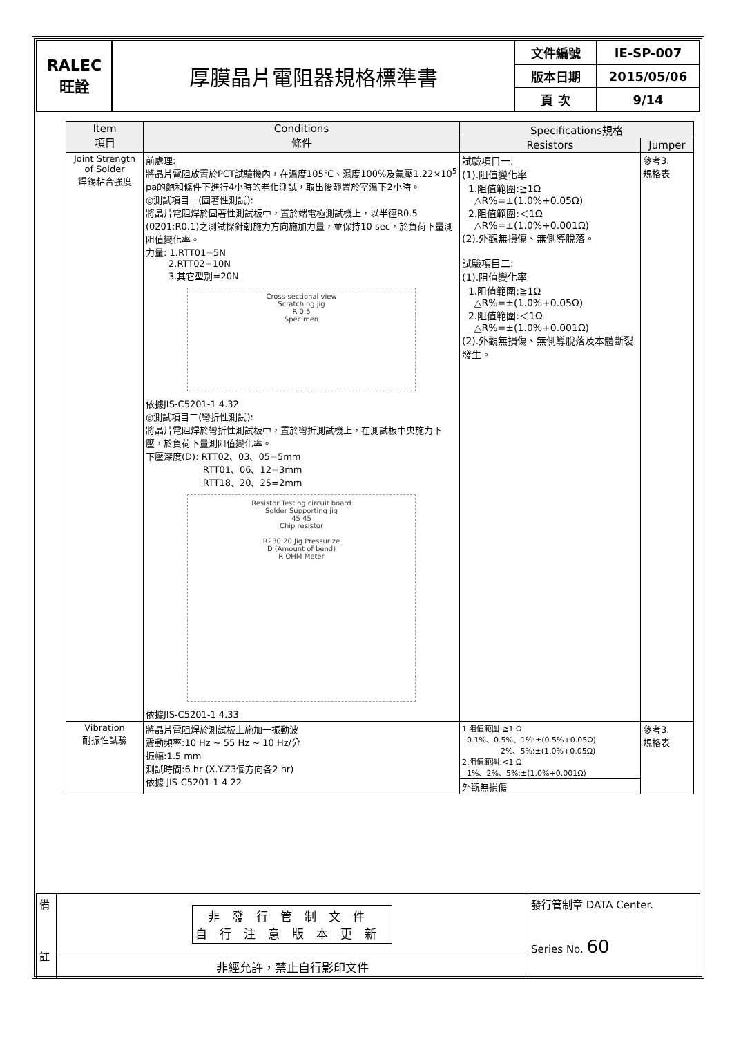| RALEC 旺詮 | 厚膜晶片電阻器規格標準書 | 文件編號 | IE-SP-007 |
| | | 版本日期 | 2015/05/06 |
| | | 頁 次 | 9/14 |
| Item 項目 | Conditions 條件 | Specifications規格 | |
| --- | --- | --- | --- |
| | | Resistors | Jumper |
| Joint Strength of Solder 焊錫粘合強度 | 前處理: 將晶片電阻放置於PCT試驗機內，在溫度105℃、濕度100%及氣壓1.22×10<sup>5</sup> pa的飽和條件下進行4小時的老化測試，取出後靜置於室溫下2小時。 ◎測試項目一(固著性測試): 將晶片電阻焊於固著性測試板中，置於端電極測試機上，以半徑R0.5 (0201:R0.1)之測試探針朝施力方向施加力量，並保持10 sec，於負荷下量測阻值變化率。 力量: 1.RTT01=5N 2.RTT02=10N 3.其它型別=20N Cross-sectional view Scratching jig R 0.5 Specimen 依據JIS-C5201-1 4.32 ◎測試項目二(彎折性測試): 將晶片電阻焊於彎折性測試板中，置於彎折測試機上，在測試板中央施力下壓，於負荷下量測阻值變化率。 下壓深度(D): RTT02、03、05=5mm RTT01、06、12=3mm RTT18、20、25=2mm Resistor Testing circuit board Solder Supporting jig 45 45 Chip resistor R230 20 Jig Pressurize D (Amount of bend) R OHM Meter 依據JIS-C5201-1 4.33 | 試驗項目一: (1).阻值變化率 1.阻值範圍:≧1Ω △R%=±(1.0%+0.05Ω) 2.阻值範圍:＜1Ω △R%=±(1.0%+0.001Ω) (2).外觀無損傷、無側導脫落。 試驗項目二: (1).阻值變化率 1.阻值範圍:≧1Ω △R%=±(1.0%+0.05Ω) 2.阻值範圍:＜1Ω △R%=±(1.0%+0.001Ω) (2).外觀無損傷、無側導脫落及本體斷裂發生。 | 參考3. 規格表 |
| Vibration 耐振性試驗 | 將晶片電阻焊於測試板上施加一振動波 震動頻率:10 Hz ~ 55 Hz ~ 10 Hz/分 振幅:1.5 mm 測試時間:6 hr (X.Y.Z3個方向各2 hr) 依據 JIS-C5201-1 4.22 | 1.阻值範圍:≧1 Ω 0.1%、0.5%、1%:±(0.5%+0.05Ω) 2%、5%:±(1.0%+0.05Ω) 2.阻值範圍:<1 Ω 1%、2%、5%:±(1.0%+0.001Ω) | 參考3. 規格表 |
| | | 外觀無損傷 | |
| 備 註 | 非發行管制文件 自行注意版本更新 | 發行管制章 DATA Center. Series No. 60 |
| | 非經允許，禁止自行影印文件 | |